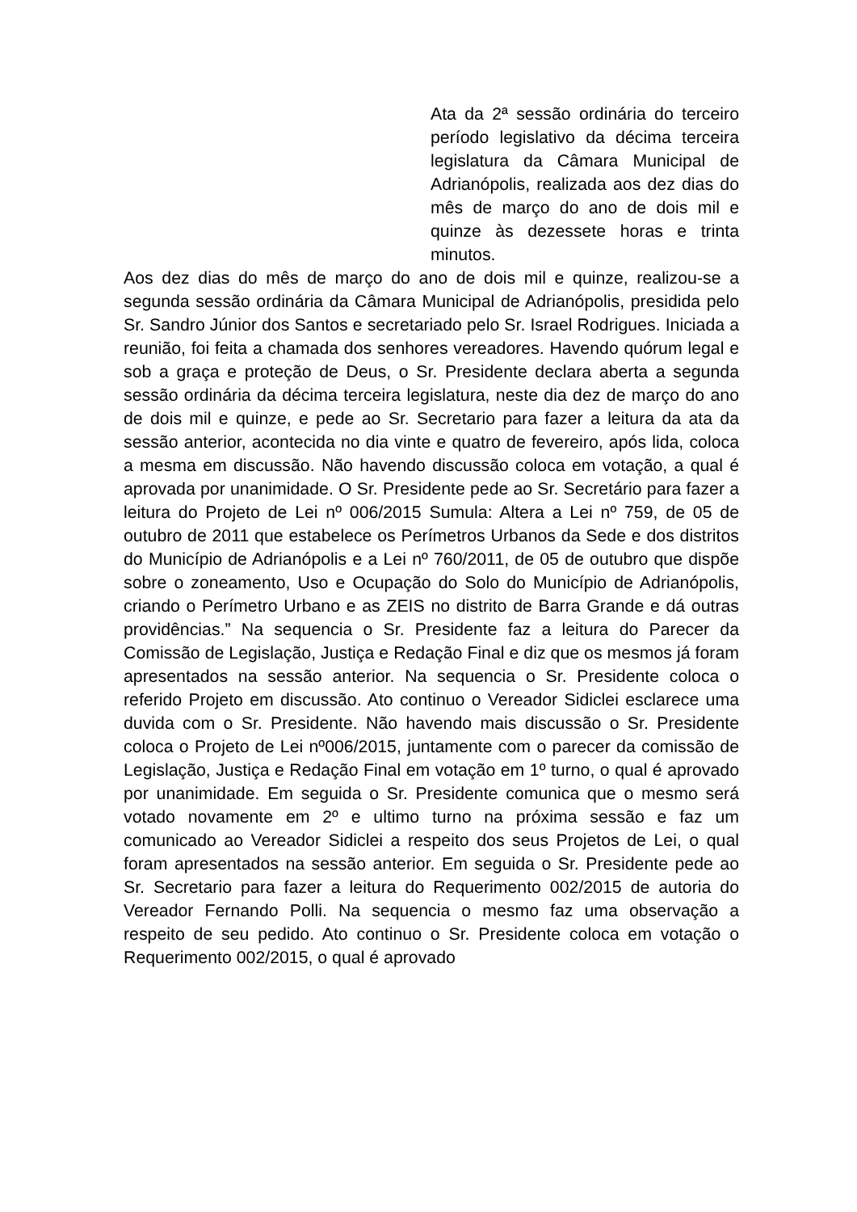Ata da 2ª sessão ordinária do terceiro período legislativo da décima terceira legislatura da Câmara Municipal de Adrianópolis, realizada aos dez dias do mês de março do ano de dois mil e quinze às dezessete horas e trinta minutos.
Aos dez dias do mês de março do ano de dois mil e quinze, realizou-se a segunda sessão ordinária da Câmara Municipal de Adrianópolis, presidida pelo Sr. Sandro Júnior dos Santos e secretariado pelo Sr. Israel Rodrigues. Iniciada a reunião, foi feita a chamada dos senhores vereadores. Havendo quórum legal e sob a graça e proteção de Deus, o Sr. Presidente declara aberta a segunda sessão ordinária da décima terceira legislatura, neste dia dez de março do ano de dois mil e quinze, e pede ao Sr. Secretario para fazer a leitura da ata da sessão anterior, acontecida no dia vinte e quatro de fevereiro, após lida, coloca a mesma em discussão. Não havendo discussão coloca em votação, a qual é aprovada por unanimidade. O Sr. Presidente pede ao Sr. Secretário para fazer a leitura do Projeto de Lei nº 006/2015 Sumula: Altera a Lei nº 759, de 05 de outubro de 2011 que estabelece os Perímetros Urbanos da Sede e dos distritos do Município de Adrianópolis e a Lei nº 760/2011, de 05 de outubro que dispõe sobre o zoneamento, Uso e Ocupação do Solo do Município de Adrianópolis, criando o Perímetro Urbano e as ZEIS no distrito de Barra Grande e dá outras providências.” Na sequencia o Sr. Presidente faz a leitura do Parecer da Comissão de Legislação, Justiça e Redação Final e diz que os mesmos já foram apresentados na sessão anterior. Na sequencia o Sr. Presidente coloca o referido Projeto em discussão. Ato continuo o Vereador Sidiclei esclarece uma duvida com o Sr. Presidente. Não havendo mais discussão o Sr. Presidente coloca o Projeto de Lei nº006/2015, juntamente com o parecer da comissão de Legislação, Justiça e Redação Final em votação em 1º turno, o qual é aprovado por unanimidade. Em seguida o Sr. Presidente comunica que o mesmo será votado novamente em 2º e ultimo turno na próxima sessão e faz um comunicado ao Vereador Sidiclei a respeito dos seus Projetos de Lei, o qual foram apresentados na sessão anterior. Em seguida o Sr. Presidente pede ao Sr. Secretario para fazer a leitura do Requerimento 002/2015 de autoria do Vereador Fernando Polli. Na sequencia o mesmo faz uma observação a respeito de seu pedido. Ato continuo o Sr. Presidente coloca em votação o Requerimento 002/2015, o qual é aprovado